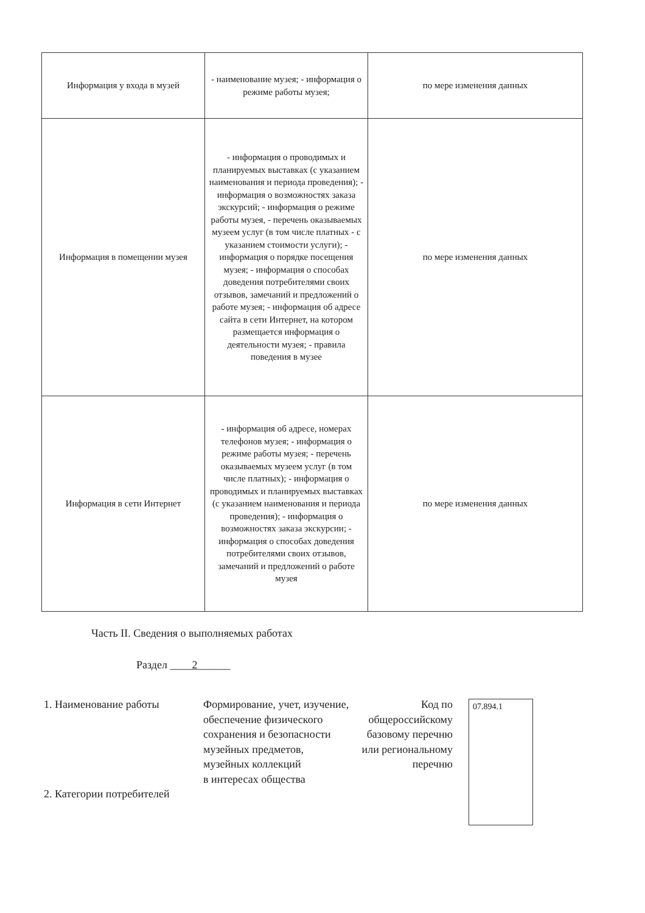| Информация у входа в музей | - наименование музея; - информация о режиме работы музея; | по мере изменения данных |
| Информация в помещении музея | - информация о проводимых и планируемых выставках (с указанием наименования и периода проведения); - информация о возможностях заказа экскурсий; - информация о режиме работы музея, - перечень оказываемых музеем услуг (в том числе платных - с указанием стоимости услуги); - информация о порядке посещения музея; - информация о способах доведения потребителями своих отзывов, замечаний и предложений о работе музея; - информация об адресе сайта в сети Интернет, на котором размещается информация о деятельности музея; - правила поведения в музее | по мере изменения данных |
| Информация в сети Интернет | - информация об адресе, номерах телефонов музея; - информация о режиме работы музея; - перечень оказываемых музеем услуг (в том числе платных); - информация о проводимых и планируемых выставках (с указанием наименования и периода проведения); - информация о возможностях заказа экскурсии; - информация о способах доведения потребителями своих отзывов, замечаний и предложений о работе музея | по мере изменения данных |
Часть II. Сведения о выполняемых работах
Раздел ____2______
1. Наименование работы
2. Категории потребителей
Формирование, учет, изучение, обеспечение физического сохранения и безопасности музейных предметов, музейных коллекций
в интересах общества
Код по общероссийскому базовому перечню или региональному перечню
07.894.1